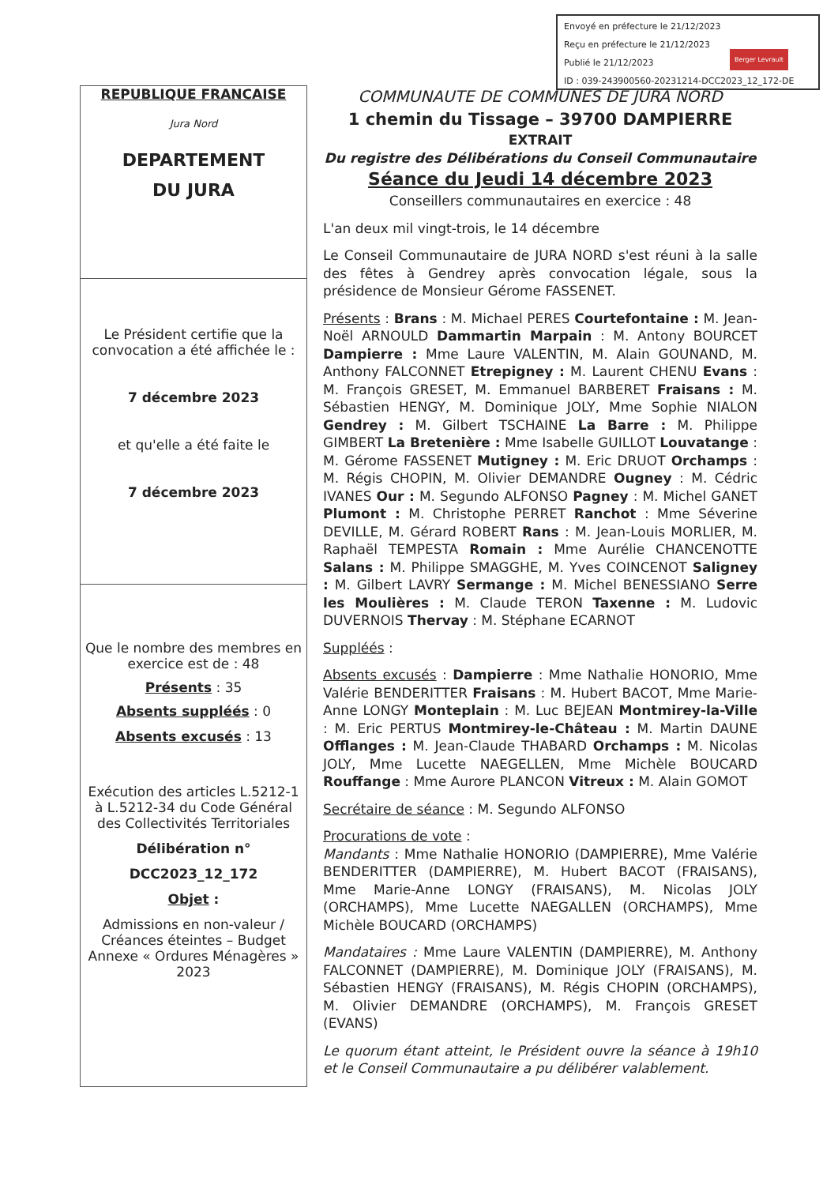Envoyé en préfecture le 21/12/2023
Reçu en préfecture le 21/12/2023
Publié le 21/12/2023
ID : 039-243900560-20231214-DCC2023_12_172-DE
Berger Levrault
REPUBLIQUE FRANCAISE
Jura Nord
DEPARTEMENT
DU JURA
Le Président certifie que la convocation a été affichée le :
7 décembre 2023
et qu'elle a été faite le
7 décembre 2023
Que le nombre des membres en exercice est de : 48
Présents : 35
Absents suppléés : 0
Absents excusés : 13
Exécution des articles L.5212-1 à L.5212-34 du Code Général des Collectivités Territoriales
Délibération n°
DCC2023_12_172
Objet :
Admissions en non-valeur / Créances éteintes – Budget Annexe « Ordures Ménagères » 2023
COMMUNAUTE DE COMMUNES DE JURA NORD
1 chemin du Tissage – 39700 DAMPIERRE
EXTRAIT
Du registre des Délibérations du Conseil Communautaire
Séance du Jeudi 14 décembre 2023
Conseillers communautaires en exercice : 48
L'an deux mil vingt-trois, le 14 décembre
Le Conseil Communautaire de JURA NORD s'est réuni à la salle des fêtes à Gendrey après convocation légale, sous la présidence de Monsieur Gérome FASSENET.
Présents : Brans : M. Michael PERES Courtefontaine : M. Jean-Noël ARNOULD Dammartin Marpain : M. Antony BOURCET Dampierre : Mme Laure VALENTIN, M. Alain GOUNAND, M. Anthony FALCONNET Etrepigney : M. Laurent CHENU Evans : M. François GRESET, M. Emmanuel BARBERET Fraisans : M. Sébastien HENGY, M. Dominique JOLY, Mme Sophie NIALON Gendrey : M. Gilbert TSCHAINE La Barre : M. Philippe GIMBERT La Bretenière : Mme Isabelle GUILLOT Louvatange : M. Gérome FASSENET Mutigney : M. Eric DRUOT Orchamps : M. Régis CHOPIN, M. Olivier DEMANDRE Ougney : M. Cédric IVANES Our : M. Segundo ALFONSO Pagney : M. Michel GANET Plumont : M. Christophe PERRET Ranchot : Mme Séverine DEVILLE, M. Gérard ROBERT Rans : M. Jean-Louis MORLIER, M. Raphaël TEMPESTA Romain : Mme Aurélie CHANCENOTTE Salans : M. Philippe SMAGGHE, M. Yves COINCENOT Saligney : M. Gilbert LAVRY Sermange : M. Michel BENESSIANO Serre les Moulières : M. Claude TERON Taxenne : M. Ludovic DUVERNOIS Thervay : M. Stéphane ECARNOT
Suppléés :
Absents excusés : Dampierre : Mme Nathalie HONORIO, Mme Valérie BENDERITTER Fraisans : M. Hubert BACOT, Mme Marie-Anne LONGY Monteplain : M. Luc BEJEAN Montmirey-la-Ville : M. Eric PERTUS Montmirey-le-Château : M. Martin DAUNE Offlanges : M. Jean-Claude THABARD Orchamps : M. Nicolas JOLY, Mme Lucette NAEGELLEN, Mme Michèle BOUCARD Rouffange : Mme Aurore PLANCON Vitreux : M. Alain GOMOT
Secrétaire de séance : M. Segundo ALFONSO
Procurations de vote :
Mandants : Mme Nathalie HONORIO (DAMPIERRE), Mme Valérie BENDERITTER (DAMPIERRE), M. Hubert BACOT (FRAISANS), Mme Marie-Anne LONGY (FRAISANS), M. Nicolas JOLY (ORCHAMPS), Mme Lucette NAEGALLEN (ORCHAMPS), Mme Michèle BOUCARD (ORCHAMPS)
Mandataires : Mme Laure VALENTIN (DAMPIERRE), M. Anthony FALCONNET (DAMPIERRE), M. Dominique JOLY (FRAISANS), M. Sébastien HENGY (FRAISANS), M. Régis CHOPIN (ORCHAMPS), M. Olivier DEMANDRE (ORCHAMPS), M. François GRESET (EVANS)
Le quorum étant atteint, le Président ouvre la séance à 19h10 et le Conseil Communautaire a pu délibérer valablement.